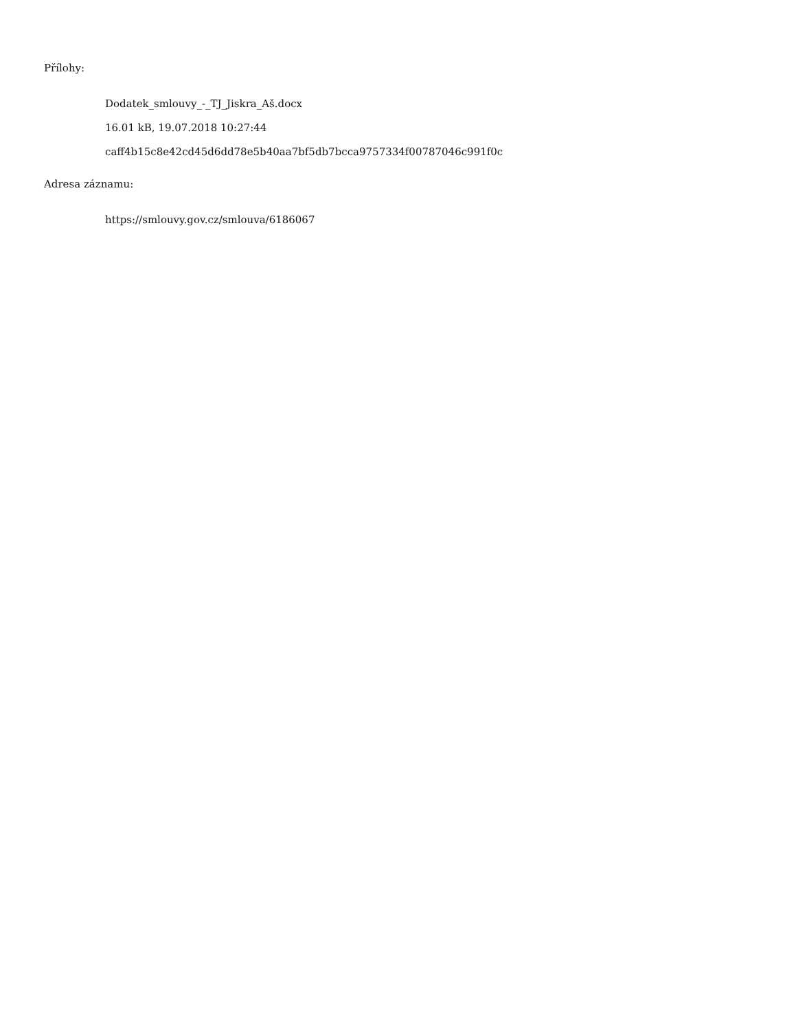Přílohy:
Dodatek_smlouvy_-_TJ_Jiskra_Aš.docx
16.01 kB, 19.07.2018 10:27:44
caff4b15c8e42cd45d6dd78e5b40aa7bf5db7bcca9757334f00787046c991f0c
Adresa záznamu:
https://smlouvy.gov.cz/smlouva/6186067